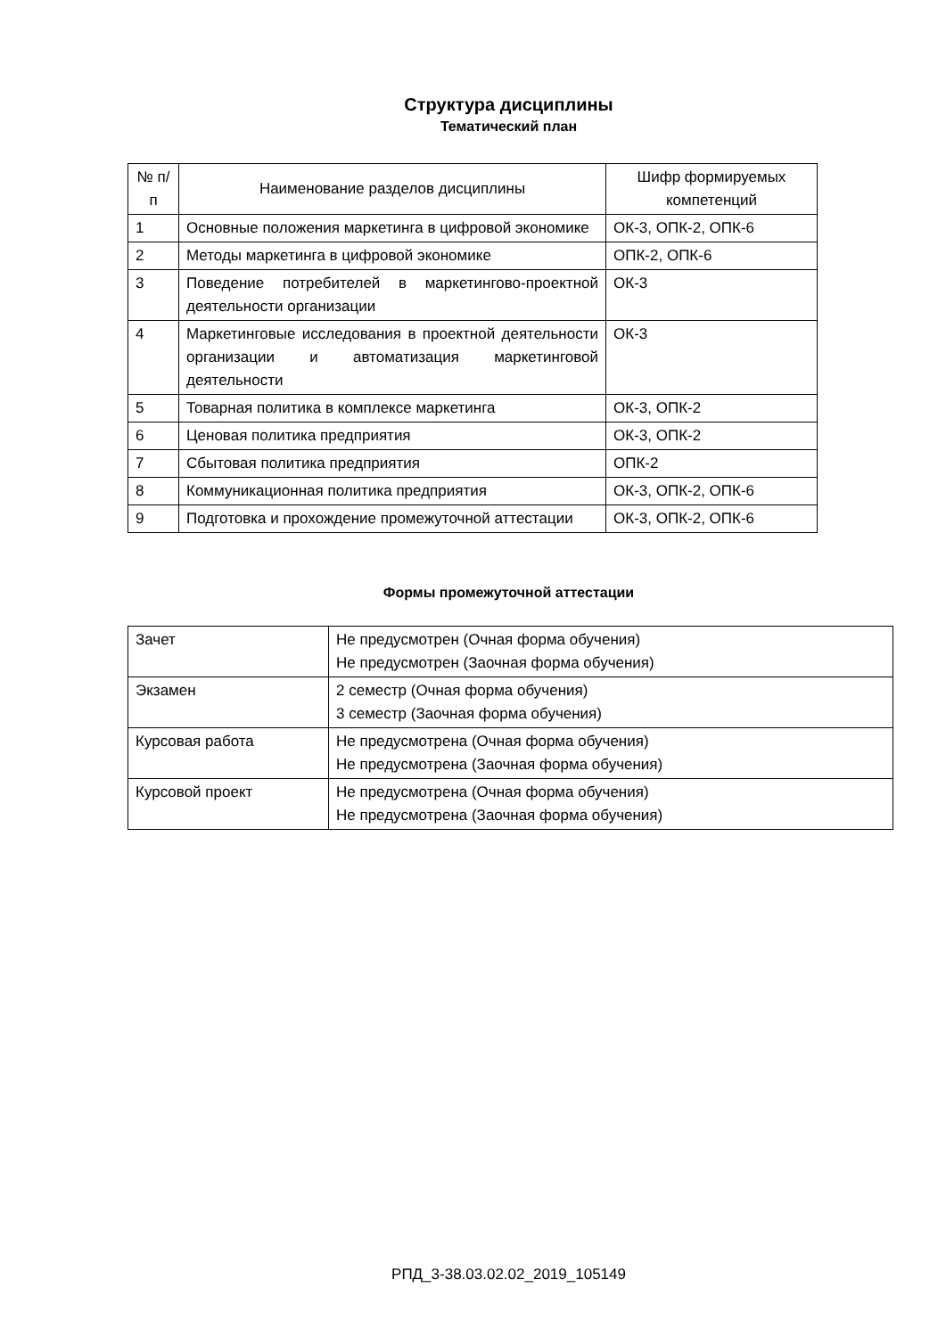Структура дисциплины
Тематический план
| № п/п | Наименование разделов дисциплины | Шифр формируемых компетенций |
| --- | --- | --- |
| 1 | Основные положения маркетинга в цифровой экономике | ОК-3, ОПК-2, ОПК-6 |
| 2 | Методы маркетинга в цифровой экономике | ОПК-2, ОПК-6 |
| 3 | Поведение потребителей в маркетингово-проектной деятельности организации | ОК-3 |
| 4 | Маркетинговые исследования в проектной деятельности организации и автоматизация маркетинговой деятельности | ОК-3 |
| 5 | Товарная политика в комплексе маркетинга | ОК-3, ОПК-2 |
| 6 | Ценовая политика предприятия | ОК-3, ОПК-2 |
| 7 | Сбытовая политика предприятия | ОПК-2 |
| 8 | Коммуникационная политика предприятия | ОК-3, ОПК-2, ОПК-6 |
| 9 | Подготовка и прохождение промежуточной аттестации | ОК-3, ОПК-2, ОПК-6 |
Формы промежуточной аттестации
| Зачет | Не предусмотрен (Очная форма обучения) Не предусмотрен (Заочная форма обучения) |
| Экзамен | 2 семестр (Очная форма обучения) 3 семестр (Заочная форма обучения) |
| Курсовая работа | Не предусмотрена (Очная форма обучения) Не предусмотрена (Заочная форма обучения) |
| Курсовой проект | Не предусмотрена (Очная форма обучения) Не предусмотрена (Заочная форма обучения) |
РПД_3-38.03.02.02_2019_105149